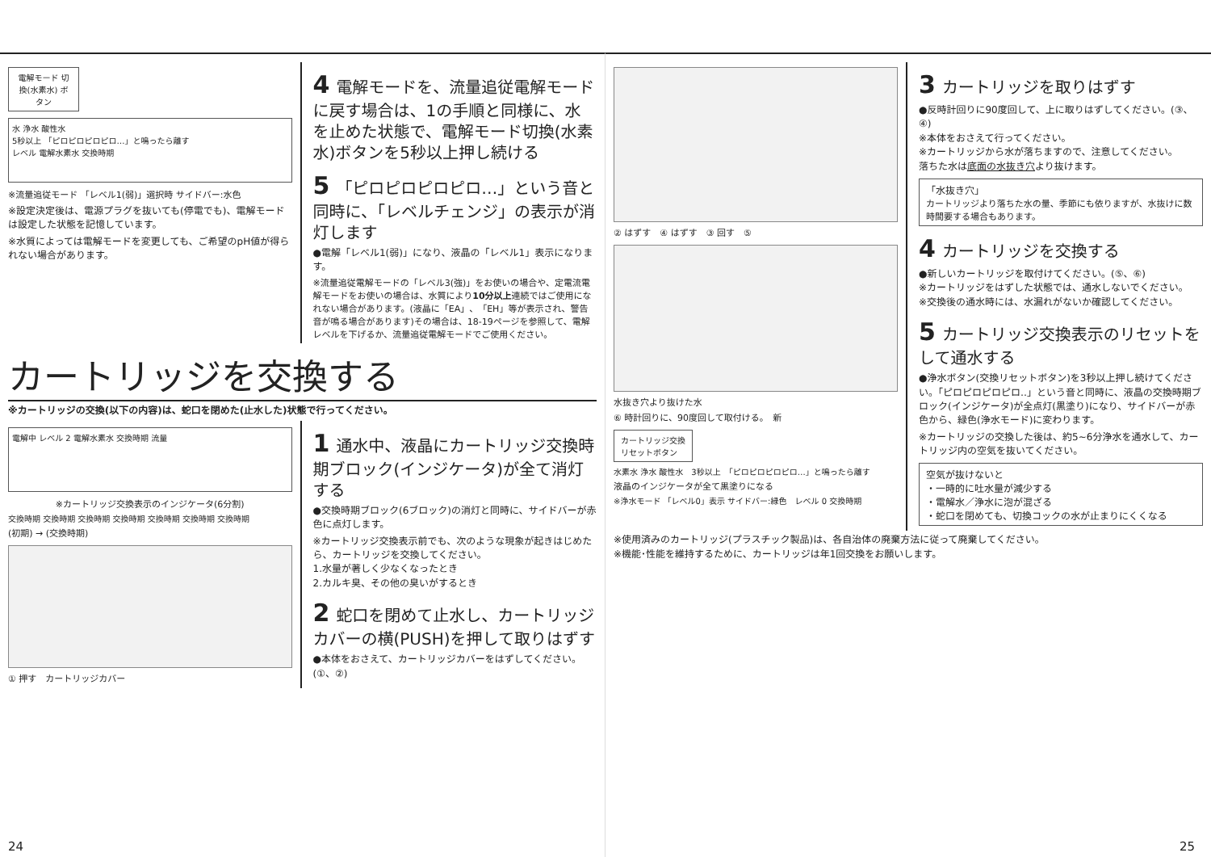電解モード 切換(水素水) ボタン
水 浄水 酸性水
5秒以上 「ピロピロピロピロ…」と鳴ったら離す
レベル 電解水素水 交換時期
※流量追従モード 「レベル1(弱)」選択時 サイドバー:水色
※設定決定後は、電源プラグを抜いても(停電でも)、電解モードは設定した状態を記憶しています。
※水質によっては電解モードを変更しても、ご希望のpH値が得られない場合があります。
4 電解モードを、流量追従電解モードに戻す場合は、1の手順と同様に、水を止めた状態で、電解モード切換(水素水)ボタンを5秒以上押し続ける
5 「ピロピロピロピロ…」という音と同時に、「レベルチェンジ」の表示が消灯します
●電解「レベル1(弱)」になり、液晶の「レベル1」表示になります。
※流量追従電解モードの「レベル3(強)」をお使いの場合や、定電流電解モードをお使いの場合は、水質により10分以上連続ではご使用になれない場合があります。(液晶に「EA」、「EH」等が表示され、警告音が鳴る場合があります)その場合は、18-19ページを参照して、電解レベルを下げるか、流量追従電解モードでご使用ください。
カートリッジを交換する
※カートリッジの交換(以下の内容)は、蛇口を閉めた(止水した)状態で行ってください。
電解中 レベル 2 電解水素水 交換時期 流量
※カートリッジ交換表示のインジケータ(6分割)
交換時期 交換時期 交換時期 交換時期 交換時期 交換時期 交換時期
(初期) → (交換時期)
① 押す　カートリッジカバー
1 通水中、液晶にカートリッジ交換時期ブロック(インジケータ)が全て消灯する
●交換時期ブロック(6ブロック)の消灯と同時に、サイドバーが赤色に点灯します。
※カートリッジ交換表示前でも、次のような現象が起きはじめたら、カートリッジを交換してください。
1.水量が著しく少なくなったとき
2.カルキ臭、その他の臭いがするとき
2 蛇口を閉めて止水し、カートリッジカバーの横(PUSH)を押して取りはずす
●本体をおさえて、カートリッジカバーをはずしてください。(①、②)
24
② はずす　④ はずす　③ 回す　⑤
水抜き穴より抜けた水
⑥ 時計回りに、90度回して取付ける。　新
カートリッジ交換 リセットボタン
水素水 浄水 酸性水　3秒以上　「ピロピロピロピロ…」と鳴ったら離す
液晶のインジケータが全て黒塗りになる
※浄水モード 「レベル0」表示 サイドバー:緑色　レベル 0 交換時期
3 カートリッジを取りはずす
●反時計回りに90度回して、上に取りはずしてください。(③、④)
※本体をおさえて行ってください。
※カートリッジから水が落ちますので、注意してください。
落ちた水は底面の水抜き穴より抜けます。
「水抜き穴」
カートリッジより落ちた水の量、季節にも依りますが、水抜けに数時間要する場合もあります。
4 カートリッジを交換する
●新しいカートリッジを取付けてください。(⑤、⑥)
※カートリッジをはずした状態では、通水しないでください。
※交換後の通水時には、水漏れがないか確認してください。
5 カートリッジ交換表示のリセットをして通水する
●浄水ボタン(交換リセットボタン)を3秒以上押し続けてください。「ピロピロピロピロ‥」という音と同時に、液晶の交換時期ブロック(インジケータ)が全点灯(黒塗り)になり、サイドバーが赤色から、緑色(浄水モード)に変わります。
※カートリッジの交換した後は、約5~6分浄水を通水して、カートリッジ内の空気を抜いてください。
空気が抜けないと
・一時的に吐水量が減少する
・電解水／浄水に泡が混ざる
・蛇口を閉めても、切換コックの水が止まりにくくなる
※使用済みのカートリッジ(プラスチック製品)は、各自治体の廃棄方法に従って廃棄してください。
※機能･性能を維持するために、カートリッジは年1回交換をお願いします。
25